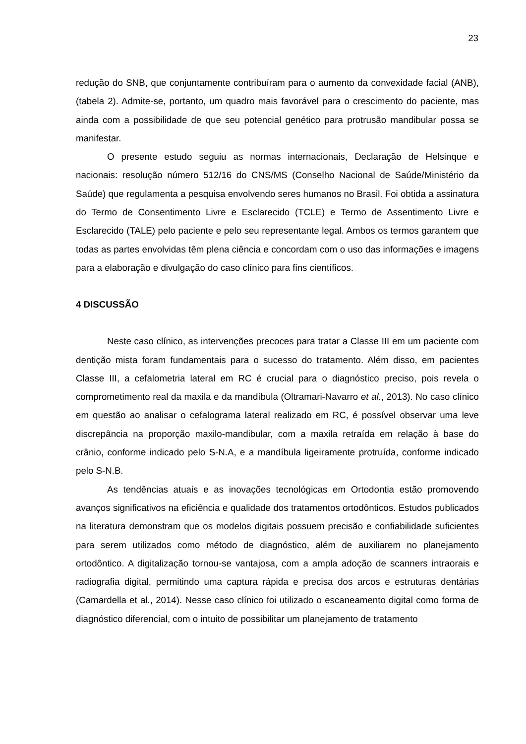23
redução do SNB, que conjuntamente contribuíram para o aumento da convexidade facial (ANB), (tabela 2). Admite-se, portanto, um quadro mais favorável para o crescimento do paciente, mas ainda com a possibilidade de que seu potencial genético para protrusão mandibular possa se manifestar.
O presente estudo seguiu as normas internacionais, Declaração de Helsinque e nacionais: resolução número 512/16 do CNS/MS (Conselho Nacional de Saúde/Ministério da Saúde) que regulamenta a pesquisa envolvendo seres humanos no Brasil. Foi obtida a assinatura do Termo de Consentimento Livre e Esclarecido (TCLE) e Termo de Assentimento Livre e Esclarecido (TALE) pelo paciente e pelo seu representante legal. Ambos os termos garantem que todas as partes envolvidas têm plena ciência e concordam com o uso das informações e imagens para a elaboração e divulgação do caso clínico para fins científicos.
4 DISCUSSÃO
Neste caso clínico, as intervenções precoces para tratar a Classe III em um paciente com dentição mista foram fundamentais para o sucesso do tratamento. Além disso, em pacientes Classe III, a cefalometria lateral em RC é crucial para o diagnóstico preciso, pois revela o comprometimento real da maxila e da mandíbula (Oltramari-Navarro et al., 2013). No caso clínico em questão ao analisar o cefalograma lateral realizado em RC, é possível observar uma leve discrepância na proporção maxilo-mandibular, com a maxila retraída em relação à base do crânio, conforme indicado pelo S-N.A, e a mandíbula ligeiramente protruída, conforme indicado pelo S-N.B.
As tendências atuais e as inovações tecnológicas em Ortodontia estão promovendo avanços significativos na eficiência e qualidade dos tratamentos ortodônticos. Estudos publicados na literatura demonstram que os modelos digitais possuem precisão e confiabilidade suficientes para serem utilizados como método de diagnóstico, além de auxiliarem no planejamento ortodôntico. A digitalização tornou-se vantajosa, com a ampla adoção de scanners intraorais e radiografia digital, permitindo uma captura rápida e precisa dos arcos e estruturas dentárias (Camardella et al., 2014). Nesse caso clínico foi utilizado o escaneamento digital como forma de diagnóstico diferencial, com o intuito de possibilitar um planejamento de tratamento